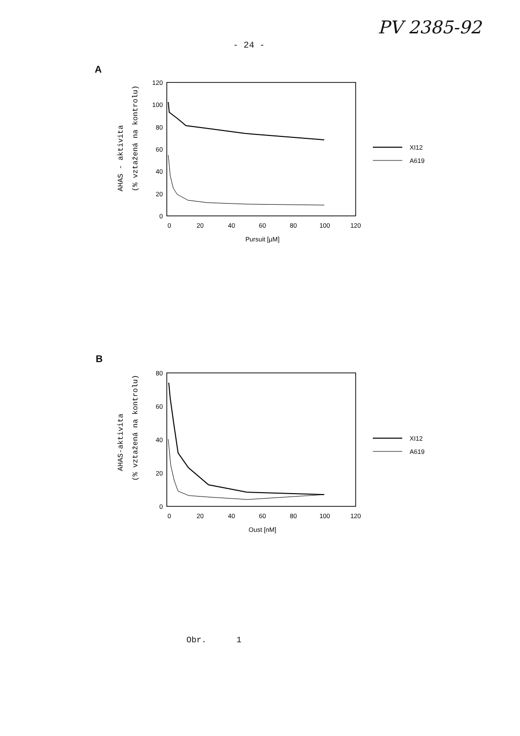PV 2385-92
- 24 -
A
AHAS - aktivita
(% vztažená na kontrolu)
120
100
80
60
40
20
0
0
20
40
60
80
100
120
Pursuit [µM]
XI12
A619
B
AHAS-aktivita
(% vztažená na kontrolu)
80
60
40
20
0
0
20
40
60
80
100
120
Oust [nM]
XI12
A619
Obr. 1